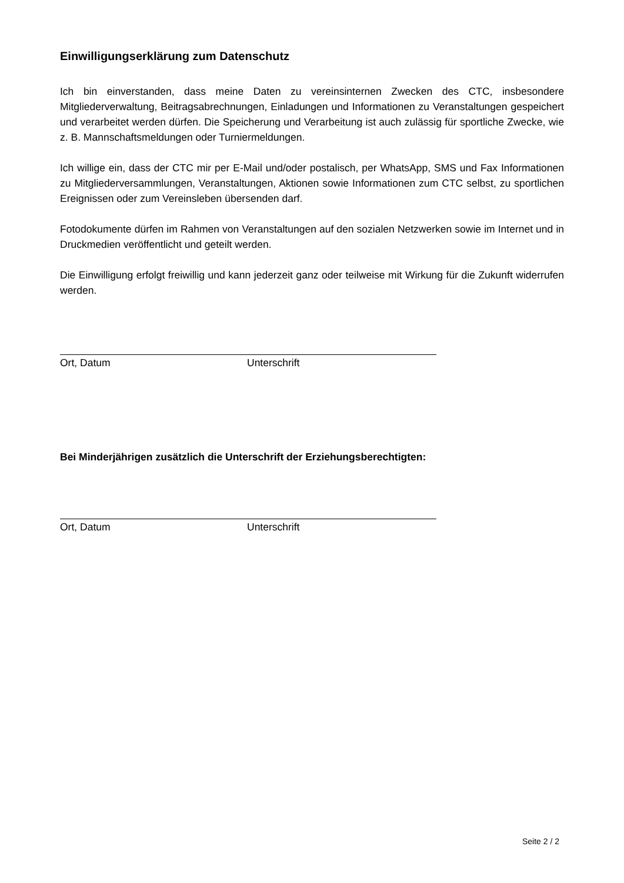Einwilligungserklärung zum Datenschutz
Ich bin einverstanden, dass meine Daten zu vereinsinternen Zwecken des CTC, insbesondere Mitgliederverwaltung, Beitragsabrechnungen, Einladungen und Informationen zu Veranstaltungen gespeichert und verarbeitet werden dürfen. Die Speicherung und Verarbeitung ist auch zulässig für sportliche Zwecke, wie z. B. Mannschaftsmeldungen oder Turniermeldungen.
Ich willige ein, dass der CTC mir per E-Mail und/oder postalisch, per WhatsApp, SMS und Fax Informationen zu Mitgliederversammlungen, Veranstaltungen, Aktionen sowie Informationen zum CTC selbst, zu sportlichen Ereignissen oder zum Vereinsleben übersenden darf.
Fotodokumente dürfen im Rahmen von Veranstaltungen auf den sozialen Netzwerken sowie im Internet und in Druckmedien veröffentlicht und geteilt werden.
Die Einwilligung erfolgt freiwillig und kann jederzeit ganz oder teilweise mit Wirkung für die Zukunft widerrufen werden.
Ort, Datum Unterschrift
Bei Minderjährigen zusätzlich die Unterschrift der Erziehungsberechtigten:
Ort, Datum Unterschrift
Seite 2 / 2